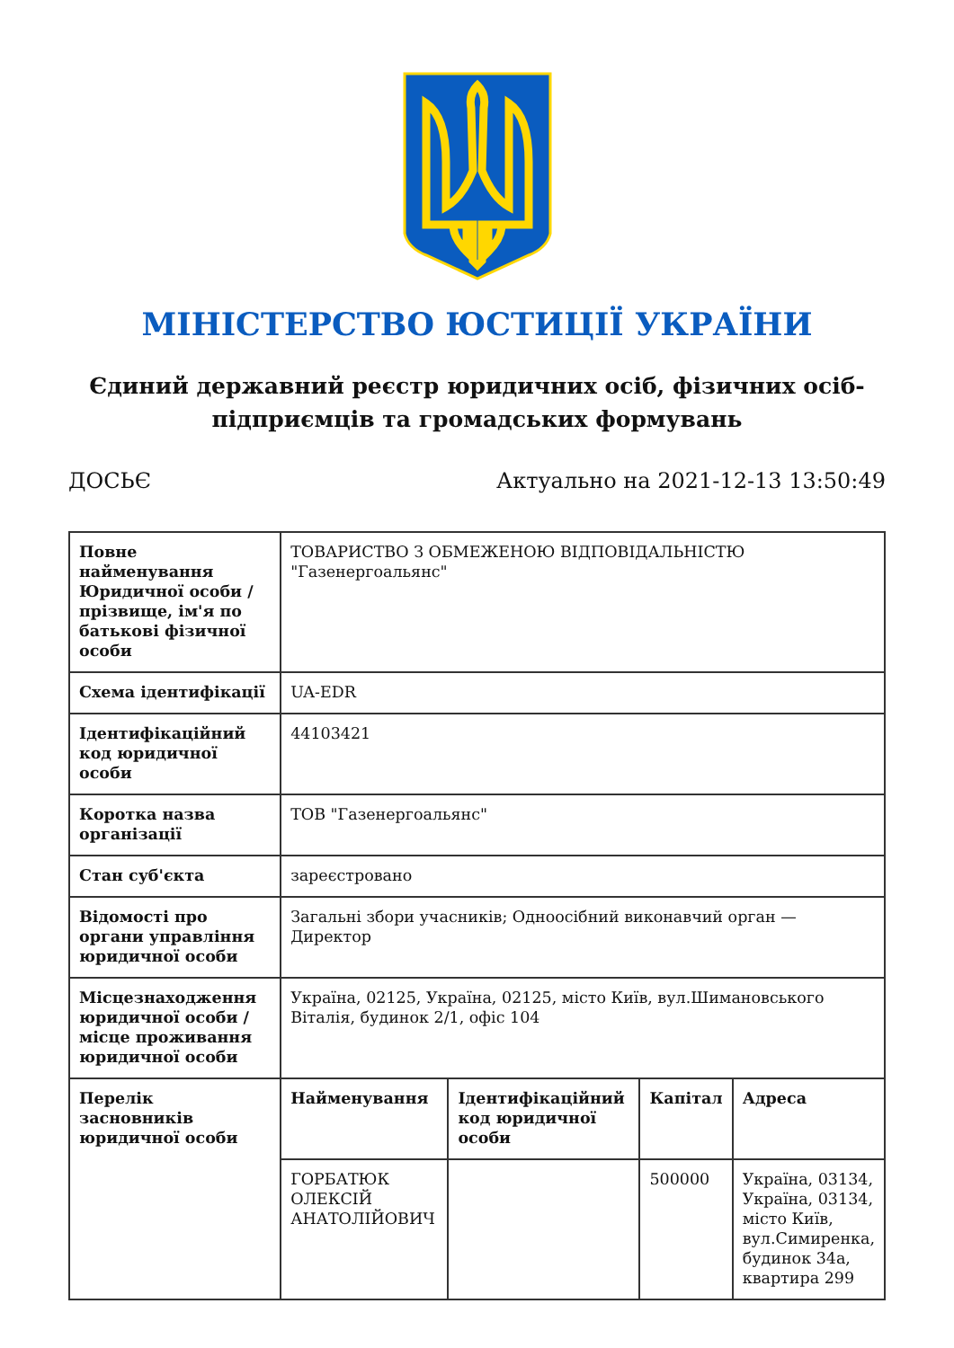МІНІСТЕРСТВО ЮСТИЦІЇ УКРАЇНИ
Єдиний державний реєстр юридичних осіб, фізичних осіб-підприємців та громадських формувань
ДОСЬЄ Актуально на 2021-12-13 13:50:49
| Повне найменування Юридичної особи / прізвище, ім'я по батькові фізичної особи | ТОВАРИСТВО З ОБМЕЖЕНОЮ ВІДПОВІДАЛЬНІСТЮ "Газенергоальянс" | | | |
| Схема ідентифікації | UA-EDR | | | |
| Ідентифікаційний код юридичної особи | 44103421 | | | |
| Коротка назва організації | ТОВ "Газенергоальянс" | | | |
| Стан суб'єкта | зареєстровано | | | |
| Відомості про органи управління юридичної особи | Загальні збори учасників; Одноосібний виконавчий орган — Директор | | | |
| Місцезнаходження юридичної особи / місце проживання юридичної особи | Україна, 02125, Україна, 02125, місто Київ, вул.Шимановського Віталія, будинок 2/1, офіс 104 | | | |
| Перелік засновників юридичної особи | Найменування | Ідентифікаційний код юридичної особи | Капітал | Адреса |
| | ГОРБАТЮК ОЛЕКСІЙ АНАТОЛІЙОВИЧ | | 500000 | Україна, 03134, Україна, 03134, місто Київ, вул.Симиренка, будинок 34а, квартира 299 |